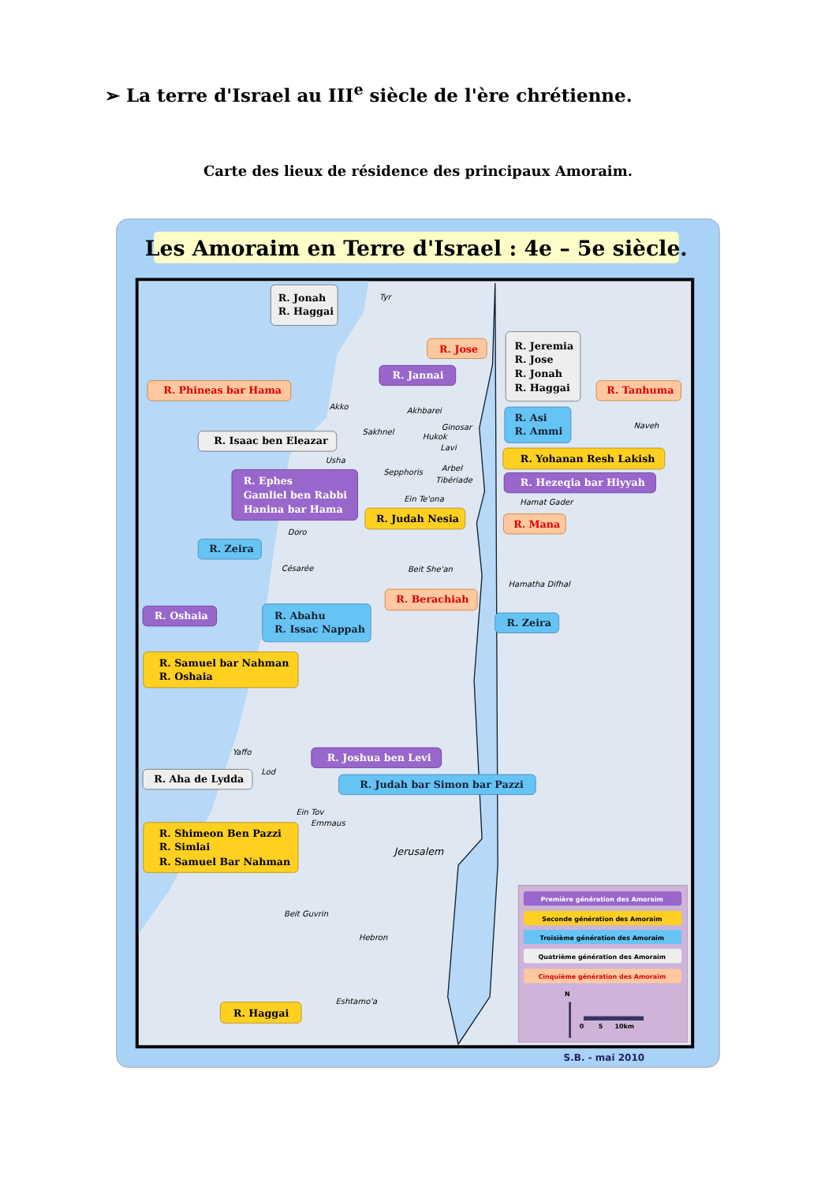➢ La terre d'Israel au III<sup>e</sup> siècle de l'ère chrétienne.
Carte des lieux de résidence des principaux Amoraim.
Les Amoraim en Terre d'Israel : 4e – 5e siècle.
Tyr
Akko
Akhbarei
Sakhnel
Ginosar
Hukok
Lavi
Usha
Arbel
Sepphoris
Tibériade
Ein Te'ona
Hamat Gader
Naveh
Doro
Césarée
Beit She'an
Hamatha Difhal
Yaffo
Lod
Ein Tov
Emmaus
Jerusalem
Beit Guvrin
Hebron
Eshtamo'a
R. Jonah
R. Haggai
R. Jose
R. Jeremia
R. Jose
R. Jonah
R. Haggai
R. Jannai
R. Phineas bar Hama
R. Tanhuma
R. Asi
R. Ammi
R. Isaac ben Eleazar
R. Yohanan Resh Lakish
R. Ephes
Gamliel ben Rabbi
Hanina bar Hama
R. Hezeqia bar Hiyyah
R. Judah Nesia
R. Mana
R. Zeira
R. Berachiah
R. Oshaia
R. Abahu
R. Issac Nappah
R. Zeira
R. Samuel bar Nahman
R. Oshaia
R. Joshua ben Levi
R. Aha de Lydda
R. Judah bar Simon bar Pazzi
R. Shimeon Ben Pazzi
R. Simlai
R. Samuel Bar Nahman
R. Haggai
Première génération des Amoraim
Seconde génération des Amoraim
Troisième génération des Amoraim
Quatrième génération des Amoraim
Cinquième génération des Amoraim
N
0
5
10km
S.B. - mai 2010